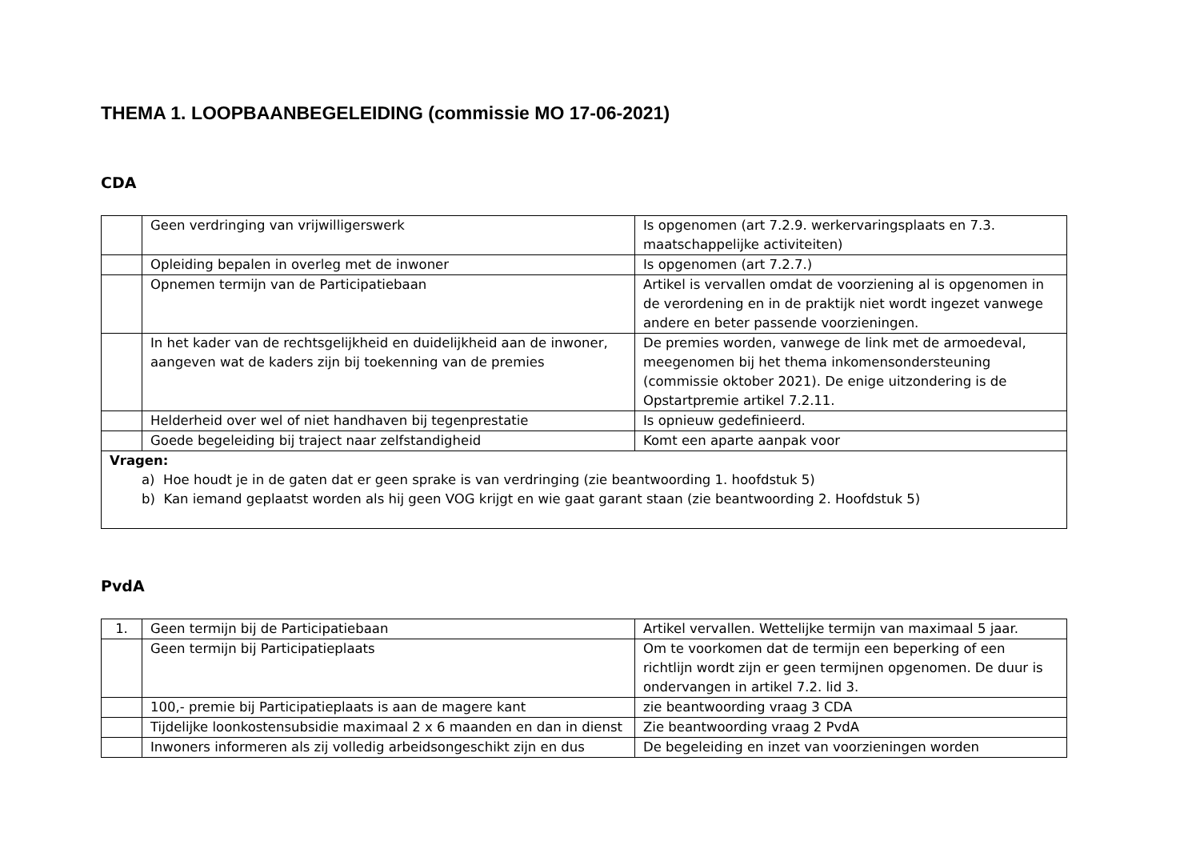THEMA 1. LOOPBAANBEGELEIDING (commissie MO 17-06-2021)
CDA
| | Geen verdringing van vrijwilligerswerk | Is opgenomen (art 7.2.9. werkervaringsplaats en 7.3. maatschappelijke activiteiten) |
| | Opleiding bepalen in overleg met de inwoner | Is opgenomen (art 7.2.7.) |
| | Opnemen termijn van de Participatiebaan | Artikel is vervallen omdat de voorziening al is opgenomen in de verordening en in de praktijk niet wordt ingezet vanwege andere en beter passende voorzieningen. |
| | In het kader van de rechtsgelijkheid en duidelijkheid aan de inwoner, aangeven wat de kaders zijn bij toekenning van de premies | De premies worden, vanwege de link met de armoedeval, meegenomen bij het thema inkomensondersteuning (commissie oktober 2021). De enige uitzondering is de Opstartpremie artikel 7.2.11. |
| | Helderheid over wel of niet handhaven bij tegenprestatie | Is opnieuw gedefinieerd. |
| | Goede begeleiding bij traject naar zelfstandigheid | Komt een aparte aanpak voor |
| Vragen: a) Hoe houdt je in de gaten dat er geen sprake is van verdringing (zie beantwoording 1. hoofdstuk 5) b) Kan iemand geplaatst worden als hij geen VOG krijgt en wie gaat garant staan (zie beantwoording 2. Hoofdstuk 5) | | |
PvdA
| 1. | Geen termijn bij de Participatiebaan | Artikel vervallen. Wettelijke termijn van maximaal 5 jaar. |
| | Geen termijn bij Participatieplaats | Om te voorkomen dat de termijn een beperking of een richtlijn wordt zijn er geen termijnen opgenomen. De duur is ondervangen in artikel 7.2. lid 3. |
| | 100,- premie bij Participatieplaats is aan de magere kant | zie beantwoording vraag 3 CDA |
| | Tijdelijke loonkostensubsidie maximaal 2 x 6 maanden en dan in dienst | Zie beantwoording vraag 2 PvdA |
| | Inwoners informeren als zij volledig arbeidsongeschikt zijn en dus | De begeleiding en inzet van voorzieningen worden |